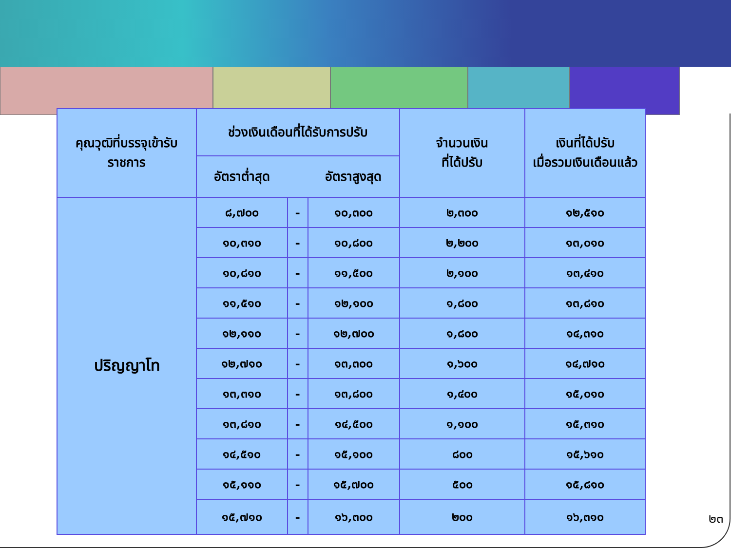| คุณวุฒิที่บรรจุเข้ารับ ราชการ | ช่วงเงินเดือนที่ได้รับการปรับ | | | จำนวนเงิน ที่ได้ปรับ | เงินที่ได้ปรับ เมื่อรวมเงินเดือนแล้ว |
| --- | --- | --- | --- | --- | --- |
| | อัตราต่ำสุด | | อัตราสูงสุด | | |
| ปริญญาโท | ๘,๗๐๐ | - | ๑๐,๓๐๐ | ๒,๓๐๐ | ๑๒,๕๑๐ |
| | ๑๐,๓๑๐ | - | ๑๐,๘๐๐ | ๒,๒๐๐ | ๑๓,๐๑๐ |
| | ๑๐,๘๑๐ | - | ๑๑,๕๐๐ | ๒,๑๐๐ | ๑๓,๔๑๐ |
| | ๑๑,๕๑๐ | - | ๑๒,๑๐๐ | ๑,๘๐๐ | ๑๓,๘๑๐ |
| | ๑๒,๑๑๐ | - | ๑๒,๗๐๐ | ๑,๘๐๐ | ๑๔,๓๑๐ |
| | ๑๒,๗๑๐ | - | ๑๓,๓๐๐ | ๑,๖๐๐ | ๑๔,๗๑๐ |
| | ๑๓,๓๑๐ | - | ๑๓,๘๐๐ | ๑,๔๐๐ | ๑๕,๐๑๐ |
| | ๑๓,๘๑๐ | - | ๑๔,๕๐๐ | ๑,๑๐๐ | ๑๕,๓๑๐ |
| | ๑๔,๕๑๐ | - | ๑๕,๑๐๐ | ๘๐๐ | ๑๕,๖๑๐ |
| | ๑๕,๑๑๐ | - | ๑๕,๗๐๐ | ๕๐๐ | ๑๕,๘๑๐ |
| | ๑๕,๗๑๐ | - | ๑๖,๓๐๐ | ๒๐๐ | ๑๖,๓๑๐ |
๒๓